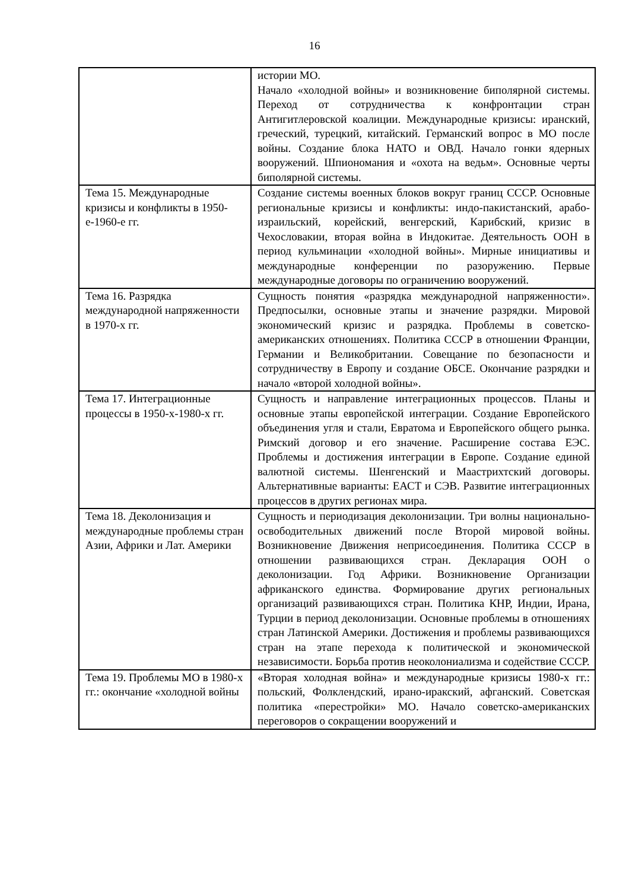16
| | истории МО. Начало «холодной войны» и возникновение биполярной системы. Переход от сотрудничества к конфронтации стран Антигитлеровской коалиции. Международные кризисы: иранский, греческий, турецкий, китайский. Германский вопрос в МО после войны. Создание блока НАТО и ОВД. Начало гонки ядерных вооружений. Шпиономания и «охота на ведьм». Основные черты биполярной системы. |
| Тема 15. Международные кризисы и конфликты в 1950-е-1960-е гг. | Создание системы военных блоков вокруг границ СССР. Основные региональные кризисы и конфликты: индо-пакистанский, арабо-израильский, корейский, венгерский, Карибский, кризис в Чехословакии, вторая война в Индокитае. Деятельность ООН в период кульминации «холодной войны». Мирные инициативы и международные конференции по разоружению. Первые международные договоры по ограничению вооружений. |
| Тема 16. Разрядка международной напряженности в 1970-х гг. | Сущность понятия «разрядка международной напряженности». Предпосылки, основные этапы и значение разрядки. Мировой экономический кризис и разрядка. Проблемы в советско-американских отношениях. Политика СССР в отношении Франции, Германии и Великобритании. Совещание по безопасности и сотрудничеству в Европу и создание ОБСЕ. Окончание разрядки и начало «второй холодной войны». |
| Тема 17. Интеграционные процессы в 1950-х-1980-х гг. | Сущность и направление интеграционных процессов. Планы и основные этапы европейской интеграции. Создание Европейского объединения угля и стали, Евратома и Европейского общего рынка. Римский договор и его значение. Расширение состава ЕЭС. Проблемы и достижения интеграции в Европе. Создание единой валютной системы. Шенгенский и Маастрихтский договоры. Альтернативные варианты: ЕАСТ и СЭВ. Развитие интеграционных процессов в других регионах мира. |
| Тема 18. Деколонизация и международные проблемы стран Азии, Африки и Лат. Америки | Сущность и периодизация деколонизации. Три волны национально-освободительных движений после Второй мировой войны. Возникновение Движения неприсоединения. Политика СССР в отношении развивающихся стран. Декларация ООН о деколонизации. Год Африки. Возникновение Организации африканского единства. Формирование других региональных организаций развивающихся стран. Политика КНР, Индии, Ирана, Турции в период деколонизации. Основные проблемы в отношениях стран Латинской Америки. Достижения и проблемы развивающихся стран на этапе перехода к политической и экономической независимости. Борьба против неоколониализма и содействие СССР. |
| Тема 19. Проблемы МО в 1980-х гг.: окончание «холодной войны | «Вторая холодная война» и международные кризисы 1980-х гг.: польский, Фолклендский, ирано-иракский, афганский. Советская политика «перестройки» МО. Начало советско-американских переговоров о сокращении вооружений и |